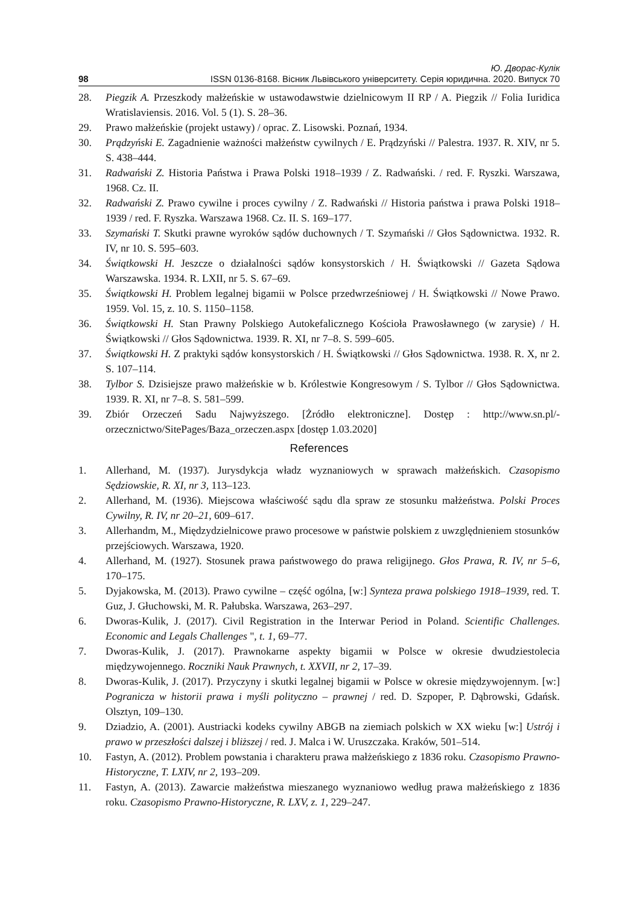Ю. Дворас-Кулік
98 ISSN 0136-8168. Вісник Львівського університету. Серія юридична. 2020. Випуск 70
28. Piegzik A. Przeszkody małżeńskie w ustawodawstwie dzielnicowym II RP / A. Piegzik // Folia Iuridica Wratislaviensis. 2016. Vol. 5 (1). S. 28–36.
29. Prawo małżeńskie (projekt ustawy) / oprac. Z. Lisowski. Poznań, 1934.
30. Prądzyński E. Zagadnienie ważności małżeństw cywilnych / E. Prądzyński // Palestra. 1937. R. XIV, nr 5. S. 438–444.
31. Radwański Z. Historia Państwa i Prawa Polski 1918–1939 / Z. Radwański. / red. F. Ryszki. Warszawa, 1968. Cz. II.
32. Radwański Z. Prawo cywilne i proces cywilny / Z. Radwański // Historia państwa i prawa Polski 1918–1939 / red. F. Ryszka. Warszawa 1968. Cz. II. S. 169–177.
33. Szymański T. Skutki prawne wyroków sądów duchownych / T. Szymański // Głos Sądownictwa. 1932. R. IV, nr 10. S. 595–603.
34. Świątkowski H. Jeszcze o działalności sądów konsystorskich / H. Świątkowski // Gazeta Sądowa Warszawska. 1934. R. LXII, nr 5. S. 67–69.
35. Świątkowski H. Problem legalnej bigamii w Polsce przedwrześniowej / H. Świątkowski // Nowe Prawo. 1959. Vol. 15, z. 10. S. 1150–1158.
36. Świątkowski H. Stan Prawny Polskiego Autokefalicznego Kościoła Prawosławnego (w zarysie) / H. Świątkowski // Głos Sądownictwa. 1939. R. XI, nr 7–8. S. 599–605.
37. Świątkowski H. Z praktyki sądów konsystorskich / H. Świątkowski // Głos Sądownictwa. 1938. R. X, nr 2. S. 107–114.
38. Tylbor S. Dzisiejsze prawo małżeńskie w b. Królestwie Kongresowym / S. Tylbor // Głos Sądownictwa. 1939. R. XI, nr 7–8. S. 581–599.
39. Zbiór Orzeczeń Sadu Najwyższego. [Żródło elektroniczne]. Dostęp : http://www.sn.pl/-orzecznictwo/SitePages/Baza_orzeczen.aspx [dostęp 1.03.2020]
References
1. Allerhand, M. (1937). Jurysdykcja władz wyznaniowych w sprawach małżeńskich. Czasopismo Sędziowskie, R. XI, nr 3, 113–123.
2. Allerhand, M. (1936). Miejscowa właściwość sądu dla spraw ze stosunku małżeństwa. Polski Proces Cywilny, R. IV, nr 20–21, 609–617.
3. Allerhandm, M., Międzydzielnicowe prawo procesowe w państwie polskiem z uwzględnieniem stosunków przejściowych. Warszawa, 1920.
4. Allerhand, M. (1927). Stosunek prawa państwowego do prawa religijnego. Głos Prawa, R. IV, nr 5–6, 170–175.
5. Dyjakowska, M. (2013). Prawo cywilne – część ogólna, [w:] Synteza prawa polskiego 1918–1939, red. T. Guz, J. Głuchowski, M. R. Pałubska. Warszawa, 263–297.
6. Dworas-Kulik, J. (2017). Civil Registration in the Interwar Period in Poland. Scientific Challenges. Economic and Legals Challenges ", t. 1, 69–77.
7. Dworas-Kulik, J. (2017). Prawnokarne aspekty bigamii w Polsce w okresie dwudziestolecia międzywojennego. Roczniki Nauk Prawnych, t. XXVII, nr 2, 17–39.
8. Dworas-Kulik, J. (2017). Przyczyny i skutki legalnej bigamii w Polsce w okresie międzywojennym. [w:] Pogranicza w historii prawa i myśli polityczno – prawnej / red. D. Szpoper, P. Dąbrowski, Gdańsk. Olsztyn, 109–130.
9. Dziadzio, A. (2001). Austriacki kodeks cywilny ABGB na ziemiach polskich w XX wieku [w:] Ustrój i prawo w przeszłości dalszej i bliższej / red. J. Malca i W. Uruszczaka. Kraków, 501–514.
10. Fastyn, A. (2012). Problem powstania i charakteru prawa małżeńskiego z 1836 roku. Czasopismo Prawno-Historyczne, T. LXIV, nr 2, 193–209.
11. Fastyn, A. (2013). Zawarcie małżeństwa mieszanego wyznaniowo według prawa małżeńskiego z 1836 roku. Czasopismo Prawno-Historyczne, R. LXV, z. 1, 229–247.